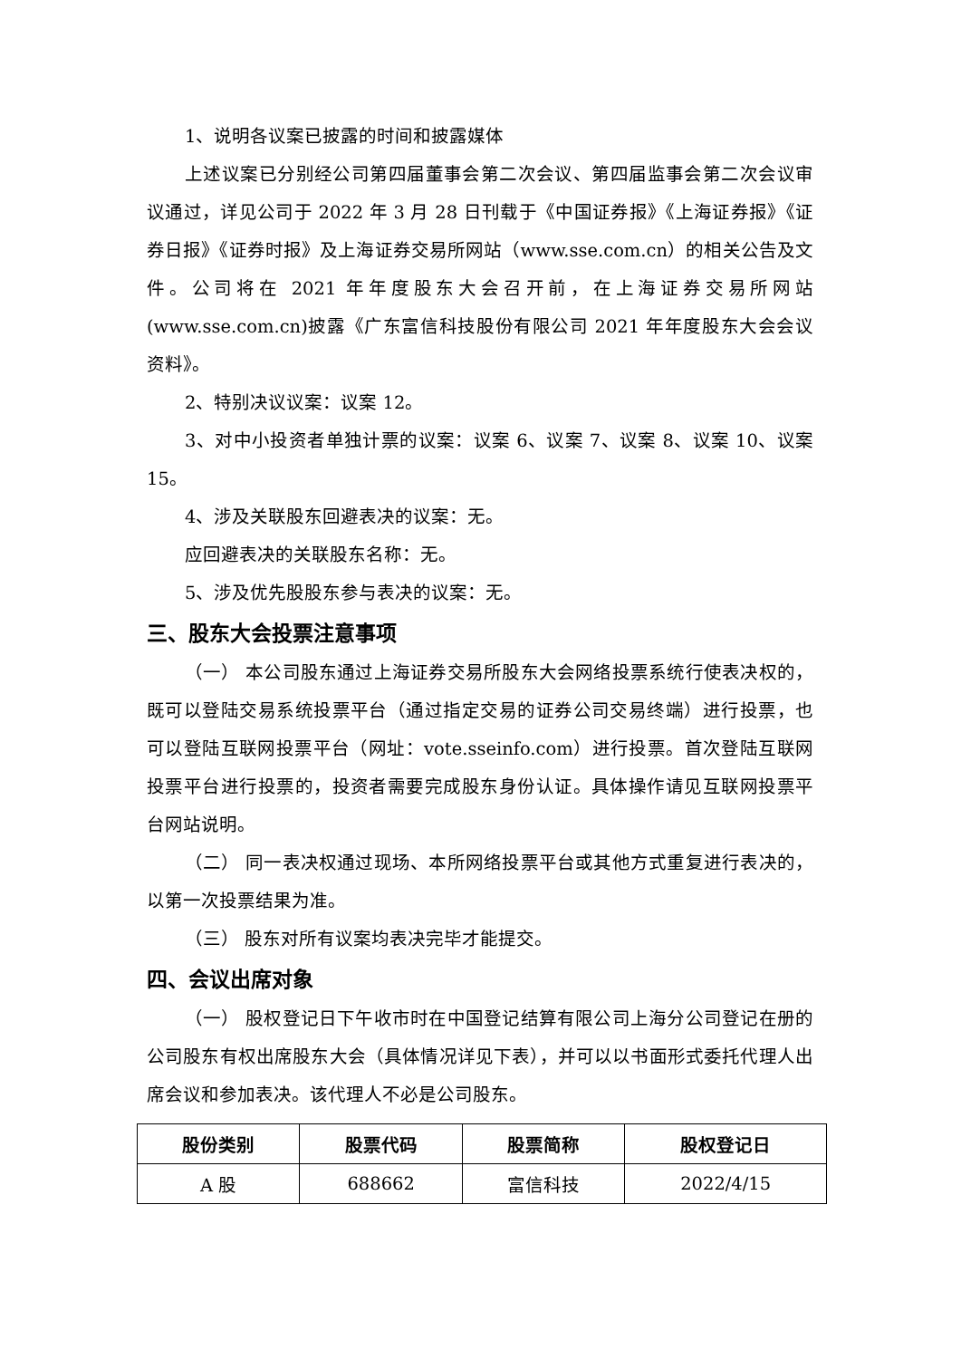1、说明各议案已披露的时间和披露媒体
上述议案已分别经公司第四届董事会第二次会议、第四届监事会第二次会议审议通过，详见公司于 2022 年 3 月 28 日刊载于《中国证券报》《上海证券报》《证券日报》《证券时报》及上海证券交易所网站（www.sse.com.cn）的相关公告及文件。公司将在 2021 年年度股东大会召开前，在上海证券交易所网站(www.sse.com.cn)披露《广东富信科技股份有限公司 2021 年年度股东大会会议资料》。
2、特别决议议案：议案 12。
3、对中小投资者单独计票的议案：议案 6、议案 7、议案 8、议案 10、议案 15。
4、涉及关联股东回避表决的议案：无。
应回避表决的关联股东名称：无。
5、涉及优先股股东参与表决的议案：无。
三、股东大会投票注意事项
（一） 本公司股东通过上海证券交易所股东大会网络投票系统行使表决权的，既可以登陆交易系统投票平台（通过指定交易的证券公司交易终端）进行投票，也可以登陆互联网投票平台（网址：vote.sseinfo.com）进行投票。首次登陆互联网投票平台进行投票的，投资者需要完成股东身份认证。具体操作请见互联网投票平台网站说明。
（二） 同一表决权通过现场、本所网络投票平台或其他方式重复进行表决的，以第一次投票结果为准。
（三） 股东对所有议案均表决完毕才能提交。
四、会议出席对象
（一） 股权登记日下午收市时在中国登记结算有限公司上海分公司登记在册的公司股东有权出席股东大会（具体情况详见下表），并可以以书面形式委托代理人出席会议和参加表决。该代理人不必是公司股东。
| 股份类别 | 股票代码 | 股票简称 | 股权登记日 |
| --- | --- | --- | --- |
| A 股 | 688662 | 富信科技 | 2022/4/15 |